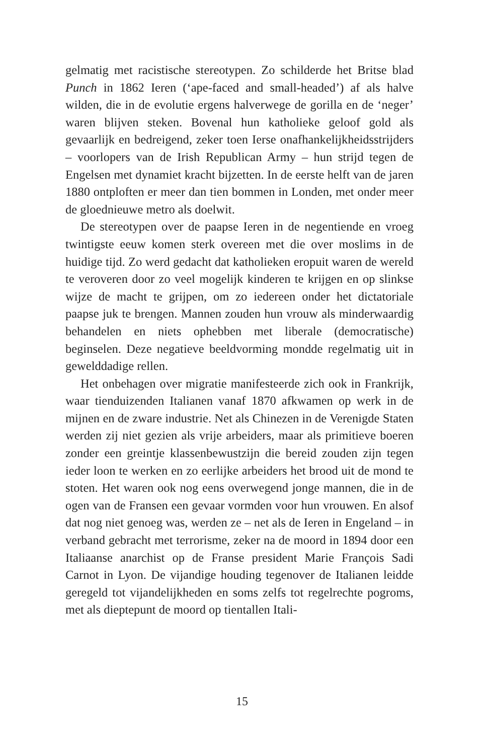gelmatig met racistische stereotypen. Zo schilderde het Britse blad Punch in 1862 Ieren (‘ape-faced and small-headed’) af als halve wilden, die in de evolutie ergens halverwege de gorilla en de ‘neger’ waren blijven steken. Bovenal hun katholieke geloof gold als gevaarlijk en bedreigend, zeker toen Ierse onafhanke­lijkheidsstrijders – voorlopers van de Irish Republican Army – hun strijd tegen de Engelsen met dynamiet kracht bijzetten. In de eerste helft van de jaren 1880 ontploften er meer dan tien bommen in Londen, met onder meer de gloednieuwe metro als doelwit.
De stereotypen over de paapse Ieren in de negentiende en vroeg twintigste eeuw komen sterk overeen met die over mos­lims in de huidige tijd. Zo werd gedacht dat katholieken eropuit waren de wereld te veroveren door zo veel mogelijk kinderen te krijgen en op slinkse wijze de macht te grijpen, om zo iedereen onder het dictatoriale paapse juk te brengen. Mannen zouden hun vrouw als minderwaardig behandelen en niets ophebben met liberale (democratische) beginselen. Deze negatieve beeld­vorming mondde regelmatig uit in gewelddadige rellen.
Het onbehagen over migratie manifesteerde zich ook in Frank­rijk, waar tienduizenden Italianen vanaf 1870 afkwamen op werk in de mijnen en de zware industrie. Net als Chinezen in de Verenigde Staten werden zij niet gezien als vrije arbeiders, maar als primitieve boeren zonder een greintje klassenbewustzijn die bereid zouden zijn tegen ieder loon te werken en zo eerlijke ar­beiders het brood uit de mond te stoten. Het waren ook nog eens overwegend jonge mannen, die in de ogen van de Fransen een gevaar vormden voor hun vrouwen. En alsof dat nog niet genoeg was, werden ze – net als de Ieren in Engeland – in ver­band gebracht met terrorisme, zeker na de moord in 1894 door een Italiaanse anarchist op de Franse president Marie François Sadi Carnot in Lyon. De vijandige houding tegenover de Italia­nen leidde geregeld tot vijandelijkheden en soms zelfs tot regel­rechte pogroms, met als dieptepunt de moord op tientallen Itali-
15